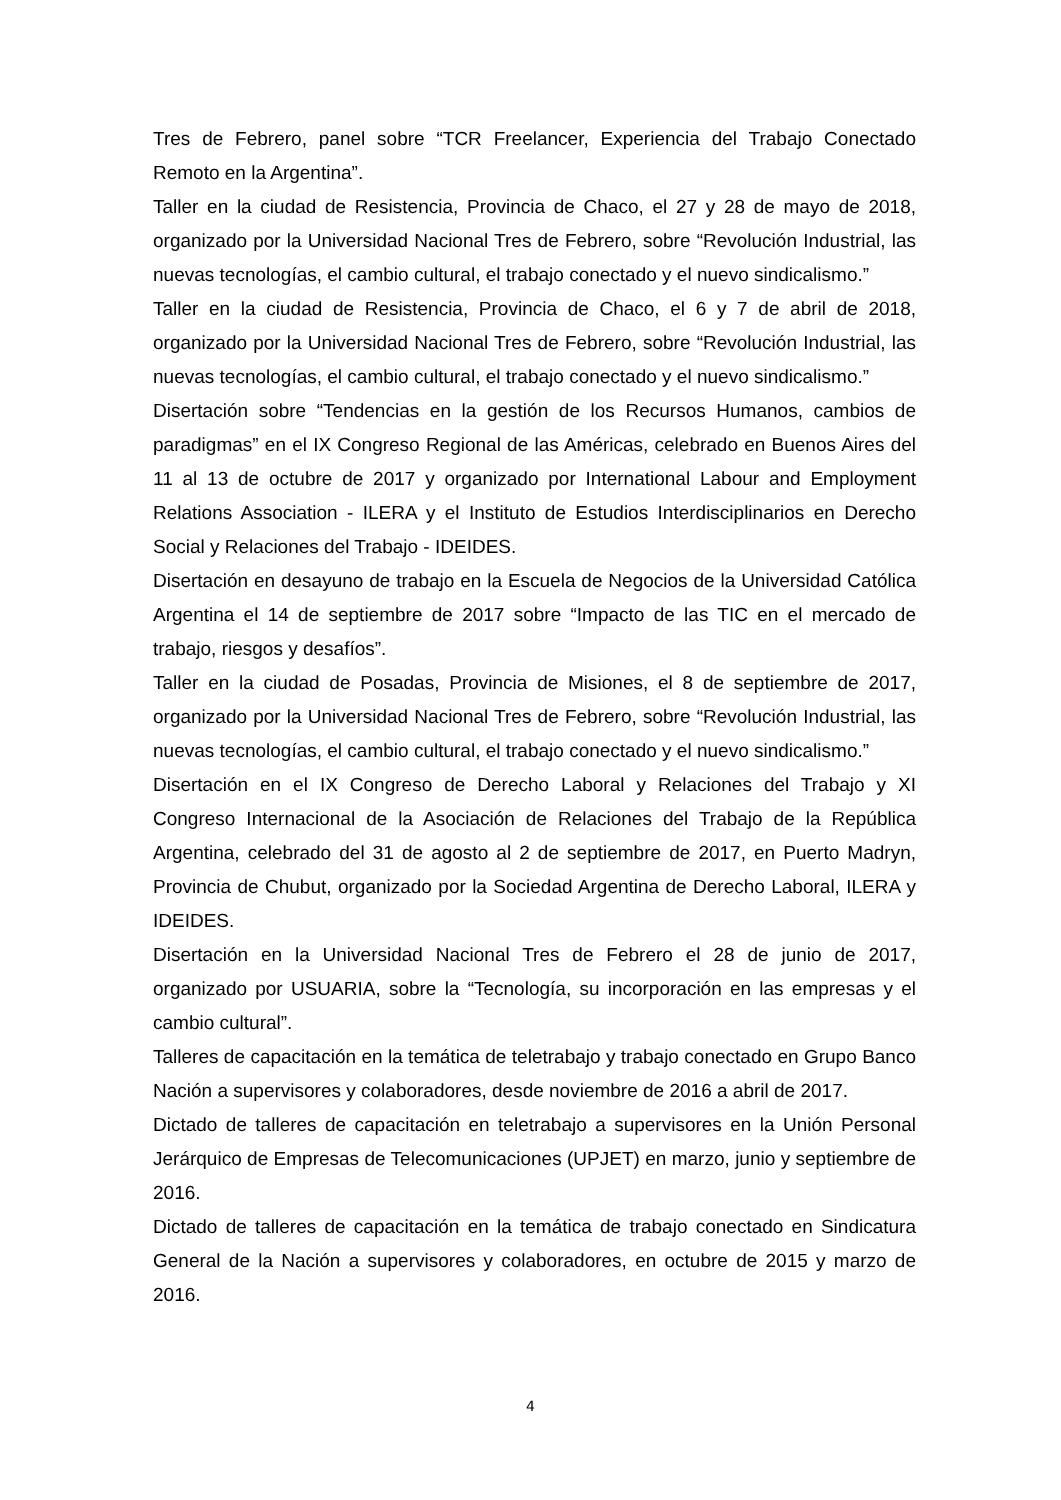Tres de Febrero, panel sobre “TCR Freelancer, Experiencia del Trabajo Conectado Remoto en la Argentina”.
Taller en la ciudad de Resistencia, Provincia de Chaco, el 27 y 28 de mayo de 2018, organizado por la Universidad Nacional Tres de Febrero, sobre “Revolución Industrial, las nuevas tecnologías, el cambio cultural, el trabajo conectado y el nuevo sindicalismo.”
Taller en la ciudad de Resistencia, Provincia de Chaco, el 6 y 7 de abril de 2018, organizado por la Universidad Nacional Tres de Febrero, sobre “Revolución Industrial, las nuevas tecnologías, el cambio cultural, el trabajo conectado y el nuevo sindicalismo.”
Disertación sobre “Tendencias en la gestión de los Recursos Humanos, cambios de paradigmas” en el IX Congreso Regional de las Américas, celebrado en Buenos Aires del 11 al 13 de octubre de 2017 y organizado por International Labour and Employment Relations Association - ILERA y el Instituto de Estudios Interdisciplinarios en Derecho Social y Relaciones del Trabajo - IDEIDES.
Disertación en desayuno de trabajo en la Escuela de Negocios de la Universidad Católica Argentina el 14 de septiembre de 2017 sobre “Impacto de las TIC en el mercado de trabajo, riesgos y desafíos”.
Taller en la ciudad de Posadas, Provincia de Misiones, el 8 de septiembre de 2017, organizado por la Universidad Nacional Tres de Febrero, sobre “Revolución Industrial, las nuevas tecnologías, el cambio cultural, el trabajo conectado y el nuevo sindicalismo.”
Disertación en el IX Congreso de Derecho Laboral y Relaciones del Trabajo y XI Congreso Internacional de la Asociación de Relaciones del Trabajo de la República Argentina, celebrado del 31 de agosto al 2 de septiembre de 2017, en Puerto Madryn, Provincia de Chubut, organizado por la Sociedad Argentina de Derecho Laboral, ILERA y IDEIDES.
Disertación en la Universidad Nacional Tres de Febrero el 28 de junio de 2017, organizado por USUARIA, sobre la “Tecnología, su incorporación en las empresas y el cambio cultural”.
Talleres de capacitación en la temática de teletrabajo y trabajo conectado en Grupo Banco Nación a supervisores y colaboradores, desde noviembre de 2016 a abril de 2017.
Dictado de talleres de capacitación en teletrabajo a supervisores en la Unión Personal Jerárquico de Empresas de Telecomunicaciones (UPJET) en marzo, junio y septiembre de 2016.
Dictado de talleres de capacitación en la temática de trabajo conectado en Sindicatura General de la Nación a supervisores y colaboradores, en octubre de 2015 y marzo de 2016.
4